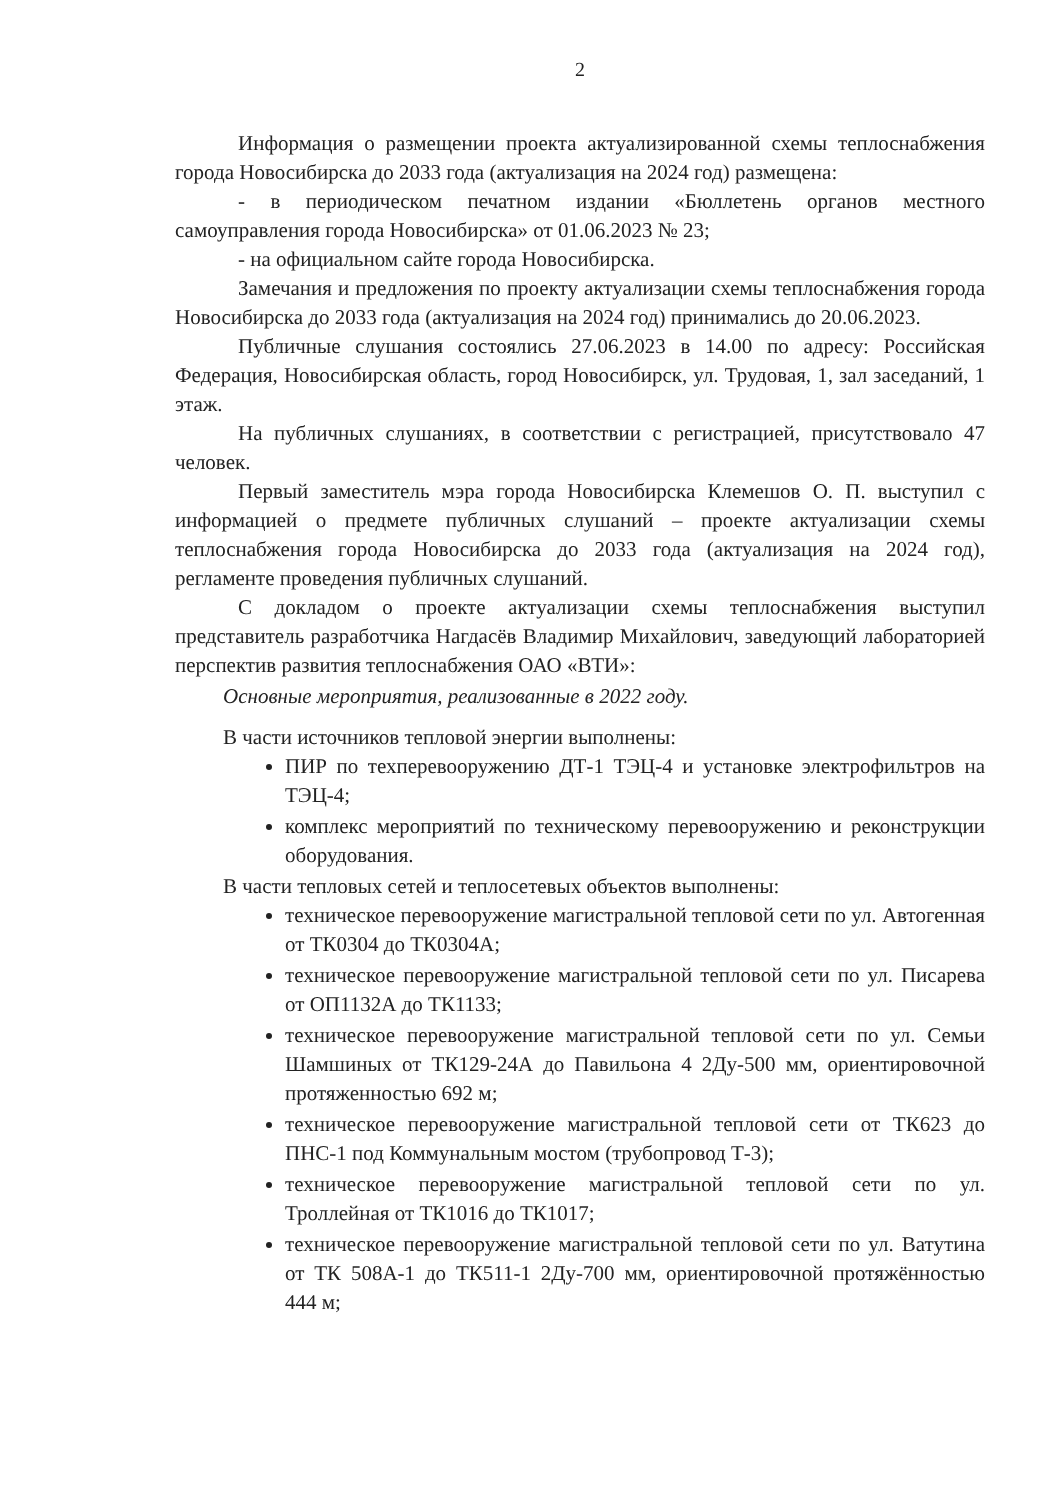2
Информация о размещении проекта актуализированной схемы теплоснабжения города Новосибирска до 2033 года (актуализация на 2024 год) размещена:
- в периодическом печатном издании «Бюллетень органов местного самоуправления города Новосибирска» от 01.06.2023 № 23;
- на официальном сайте города Новосибирска.
Замечания и предложения по проекту актуализации схемы теплоснабжения города Новосибирска до 2033 года (актуализация на 2024 год) принимались до 20.06.2023.
Публичные слушания состоялись 27.06.2023 в 14.00 по адресу: Российская Федерация, Новосибирская область, город Новосибирск, ул. Трудовая, 1, зал заседаний, 1 этаж.
На публичных слушаниях, в соответствии с регистрацией, присутствовало 47 человек.
Первый заместитель мэра города Новосибирска Клемешов О. П. выступил с информацией о предмете публичных слушаний – проекте актуализации схемы теплоснабжения города Новосибирска до 2033 года (актуализация на 2024 год), регламенте проведения публичных слушаний.
С докладом о проекте актуализации схемы теплоснабжения выступил представитель разработчика Нагдасёв Владимир Михайлович, заведующий лабораторией перспектив развития теплоснабжения ОАО «ВТИ»:
Основные мероприятия, реализованные в 2022 году.
В части источников тепловой энергии выполнены:
ПИР по техперевооружению ДТ-1 ТЭЦ-4 и установке электрофильтров на ТЭЦ-4;
комплекс мероприятий по техническому перевооружению и реконструкции оборудования.
В части тепловых сетей и теплосетевых объектов выполнены:
техническое перевооружение магистральной тепловой сети по ул. Автогенная от ТК0304 до ТК0304А;
техническое перевооружение магистральной тепловой сети по ул. Писарева от ОП1132А до ТК1133;
техническое перевооружение магистральной тепловой сети по ул. Семьи Шамшиных от ТК129-24А до Павильона 4 2Ду-500 мм, ориентировочной протяженностью 692 м;
техническое перевооружение магистральной тепловой сети от ТК623 до ПНС-1 под Коммунальным мостом (трубопровод Т-3);
техническое перевооружение магистральной тепловой сети по ул. Троллейная от ТК1016 до ТК1017;
техническое перевооружение магистральной тепловой сети по ул. Ватутина от ТК 508А-1 до ТК511-1 2Ду-700 мм, ориентировочной протяжённостью 444 м;